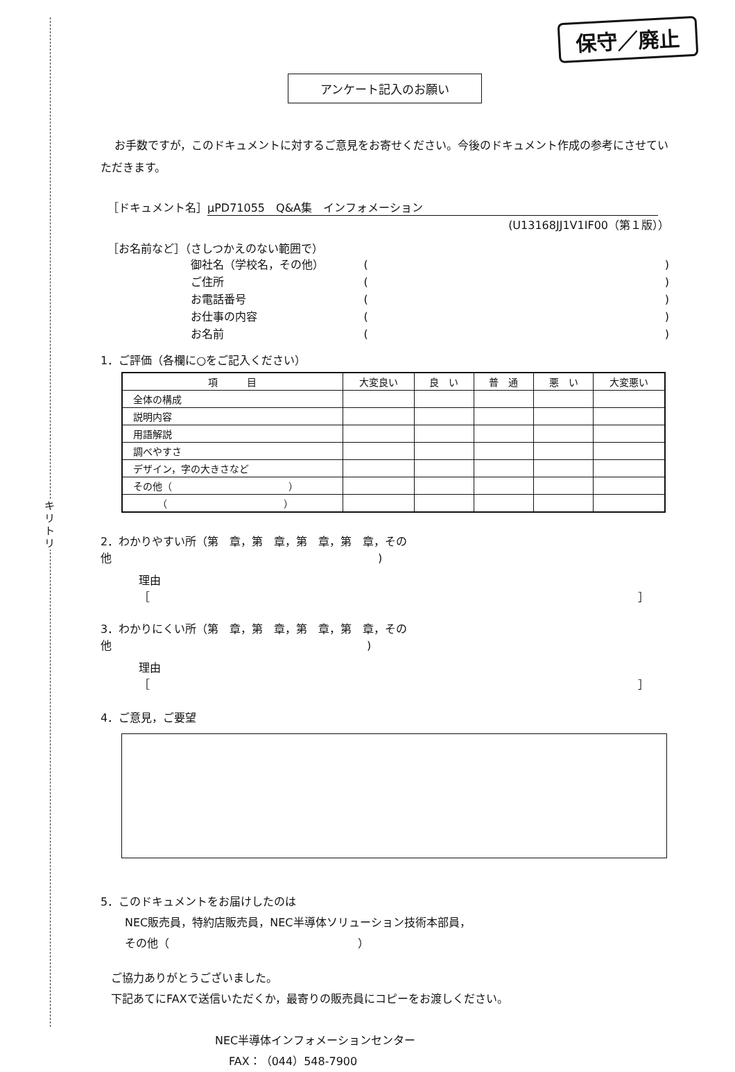キリトリ
保守／廃止
アンケート記入のお願い
お手数ですが，このドキュメントに対するご意見をお寄せください。今後のドキュメント作成の参考にさせていただきます。
［ドキュメント名］ μPD71055　Q&A集　インフォメーション
(U13168JJ1V1IF00（第１版））
［お名前など］（さしつかえのない範囲で）
御社名（学校名，その他） ()
ご住所 ()
お電話番号 ()
お仕事の内容 ()
お名前 ()
1．ご評価（各欄に○をご記入ください）
| 項 目 | 大変良い | 良 い | 普 通 | 悪 い | 大変悪い |
| --- | --- | --- | --- | --- | --- |
| 全体の構成 | | | | | |
| 説明内容 | | | | | |
| 用語解説 | | | | | |
| 調べやすさ | | | | | |
| デザイン，字の大きさなど | | | | | |
| その他（ ） | | | | | |
| （ ） | | | | | |
2．わかりやすい所（第　章，第　章，第　章，第　章，その他　　　　　　　　　　　　　　　　　　　　　　　　)
理由［　　　　　　　　　　　　　　　　　　　　　　　　　　　　　　　　　　　　　　　　　　　　］
3．わかりにくい所（第　章，第　章，第　章，第　章，その他　　　　　　　　　　　　　　　　　　　　　　　)
理由［　　　　　　　　　　　　　　　　　　　　　　　　　　　　　　　　　　　　　　　　　　　　］
4．ご意見，ご要望
5．このドキュメントをお届けしたのは
NEC販売員，特約店販売員，NEC半導体ソリューション技術本部員，
その他（　　　　　　　　　　　　　　　　　）
ご協力ありがとうございました。
下記あてにFAXで送信いただくか，最寄りの販売員にコピーをお渡しください。
NEC半導体インフォメーションセンター
FAX：（044）548-7900